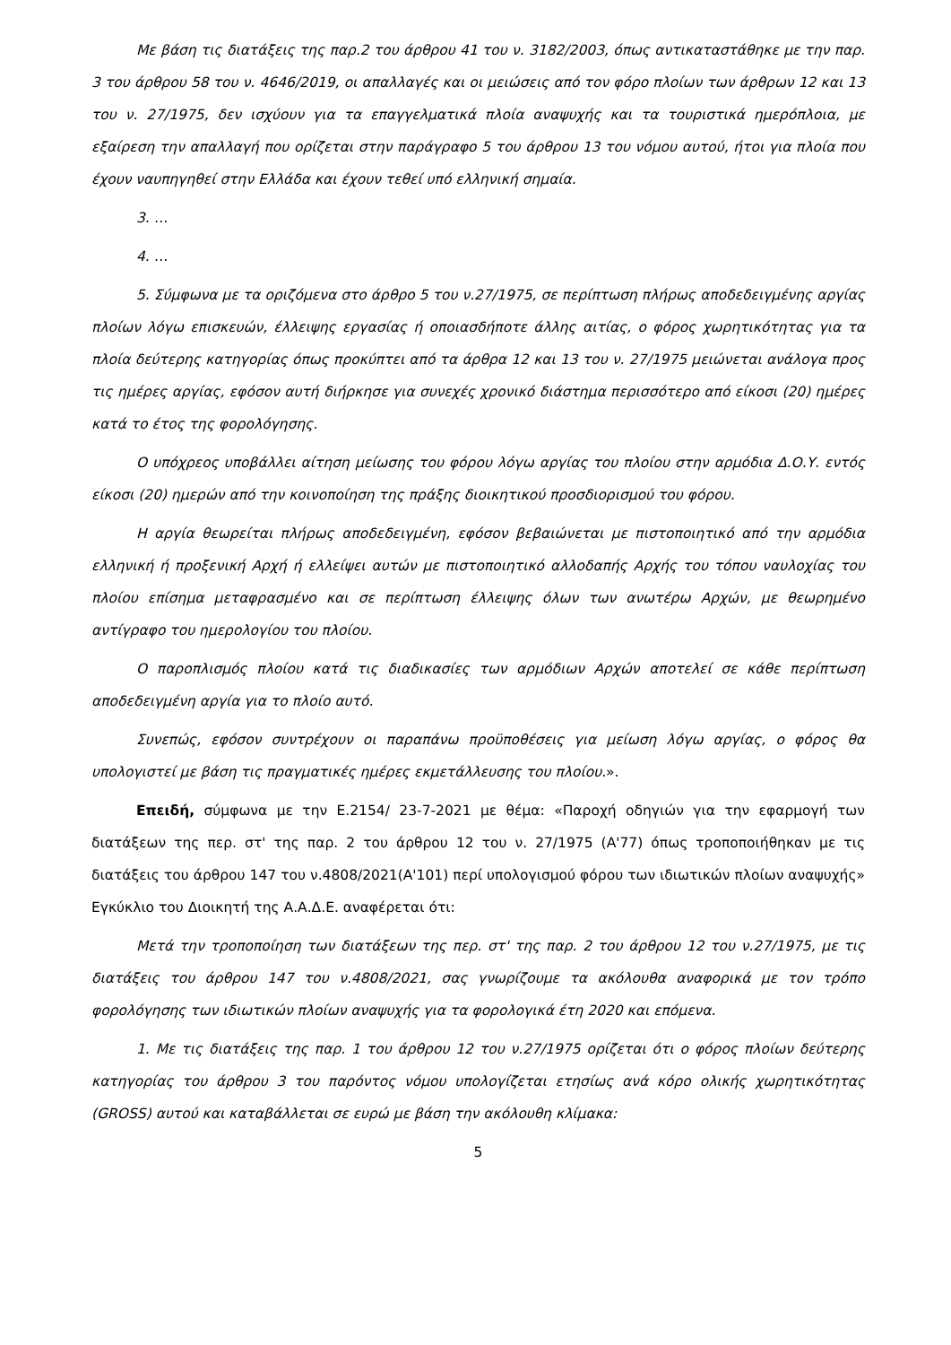Με βάση τις διατάξεις της παρ.2 του άρθρου 41 του ν. 3182/2003, όπως αντικαταστάθηκε με την παρ. 3 του άρθρου 58 του ν. 4646/2019, οι απαλλαγές και οι μειώσεις από τον φόρο πλοίων των άρθρων 12 και 13 του ν. 27/1975, δεν ισχύουν για τα επαγγελματικά πλοία αναψυχής και τα τουριστικά ημερόπλοια, με εξαίρεση την απαλλαγή που ορίζεται στην παράγραφο 5 του άρθρου 13 του νόμου αυτού, ήτοι για πλοία που έχουν ναυπηγηθεί στην Ελλάδα και έχουν τεθεί υπό ελληνική σημαία.
3. …
4. …
5. Σύμφωνα με τα οριζόμενα στο άρθρο 5 του ν.27/1975, σε περίπτωση πλήρως αποδεδειγμένης αργίας πλοίων λόγω επισκευών, έλλειψης εργασίας ή οποιασδήποτε άλλης αιτίας, ο φόρος χωρητικότητας για τα πλοία δεύτερης κατηγορίας όπως προκύπτει από τα άρθρα 12 και 13 του ν. 27/1975 μειώνεται ανάλογα προς τις ημέρες αργίας, εφόσον αυτή διήρκησε για συνεχές χρονικό διάστημα περισσότερο από είκοσι (20) ημέρες κατά το έτος της φορολόγησης.
Ο υπόχρεος υποβάλλει αίτηση μείωσης του φόρου λόγω αργίας του πλοίου στην αρμόδια Δ.Ο.Υ. εντός είκοσι (20) ημερών από την κοινοποίηση της πράξης διοικητικού προσδιορισμού του φόρου.
Η αργία θεωρείται πλήρως αποδεδειγμένη, εφόσον βεβαιώνεται με πιστοποιητικό από την αρμόδια ελληνική ή προξενική Αρχή ή ελλείψει αυτών με πιστοποιητικό αλλοδαπής Αρχής του τόπου ναυλοχίας του πλοίου επίσημα μεταφρασμένο και σε περίπτωση έλλειψης όλων των ανωτέρω Αρχών, με θεωρημένο αντίγραφο του ημερολογίου του πλοίου.
Ο παροπλισμός πλοίου κατά τις διαδικασίες των αρμόδιων Αρχών αποτελεί σε κάθε περίπτωση αποδεδειγμένη αργία για το πλοίο αυτό.
Συνεπώς, εφόσον συντρέχουν οι παραπάνω προϋποθέσεις για μείωση λόγω αργίας, ο φόρος θα υπολογιστεί με βάση τις πραγματικές ημέρες εκμετάλλευσης του πλοίου.».
Επειδή, σύμφωνα με την Ε.2154/ 23-7-2021 με θέμα: «Παροχή οδηγιών για την εφαρμογή των διατάξεων της περ. στ' της παρ. 2 του άρθρου 12 του ν. 27/1975 (Α'77) όπως τροποποιήθηκαν με τις διατάξεις του άρθρου 147 του ν.4808/2021(Α'101) περί υπολογισμού φόρου των ιδιωτικών πλοίων αναψυχής» Εγκύκλιο του Διοικητή της Α.Α.Δ.Ε. αναφέρεται ότι:
Μετά την τροποποίηση των διατάξεων της περ. στ' της παρ. 2 του άρθρου 12 του ν.27/1975, με τις διατάξεις του άρθρου 147 του ν.4808/2021, σας γνωρίζουμε τα ακόλουθα αναφορικά με τον τρόπο φορολόγησης των ιδιωτικών πλοίων αναψυχής για τα φορολογικά έτη 2020 και επόμενα.
1. Με τις διατάξεις της παρ. 1 του άρθρου 12 του ν.27/1975 ορίζεται ότι ο φόρος πλοίων δεύτερης κατηγορίας του άρθρου 3 του παρόντος νόμου υπολογίζεται ετησίως ανά κόρο ολικής χωρητικότητας (GROSS) αυτού και καταβάλλεται σε ευρώ με βάση την ακόλουθη κλίμακα:
5